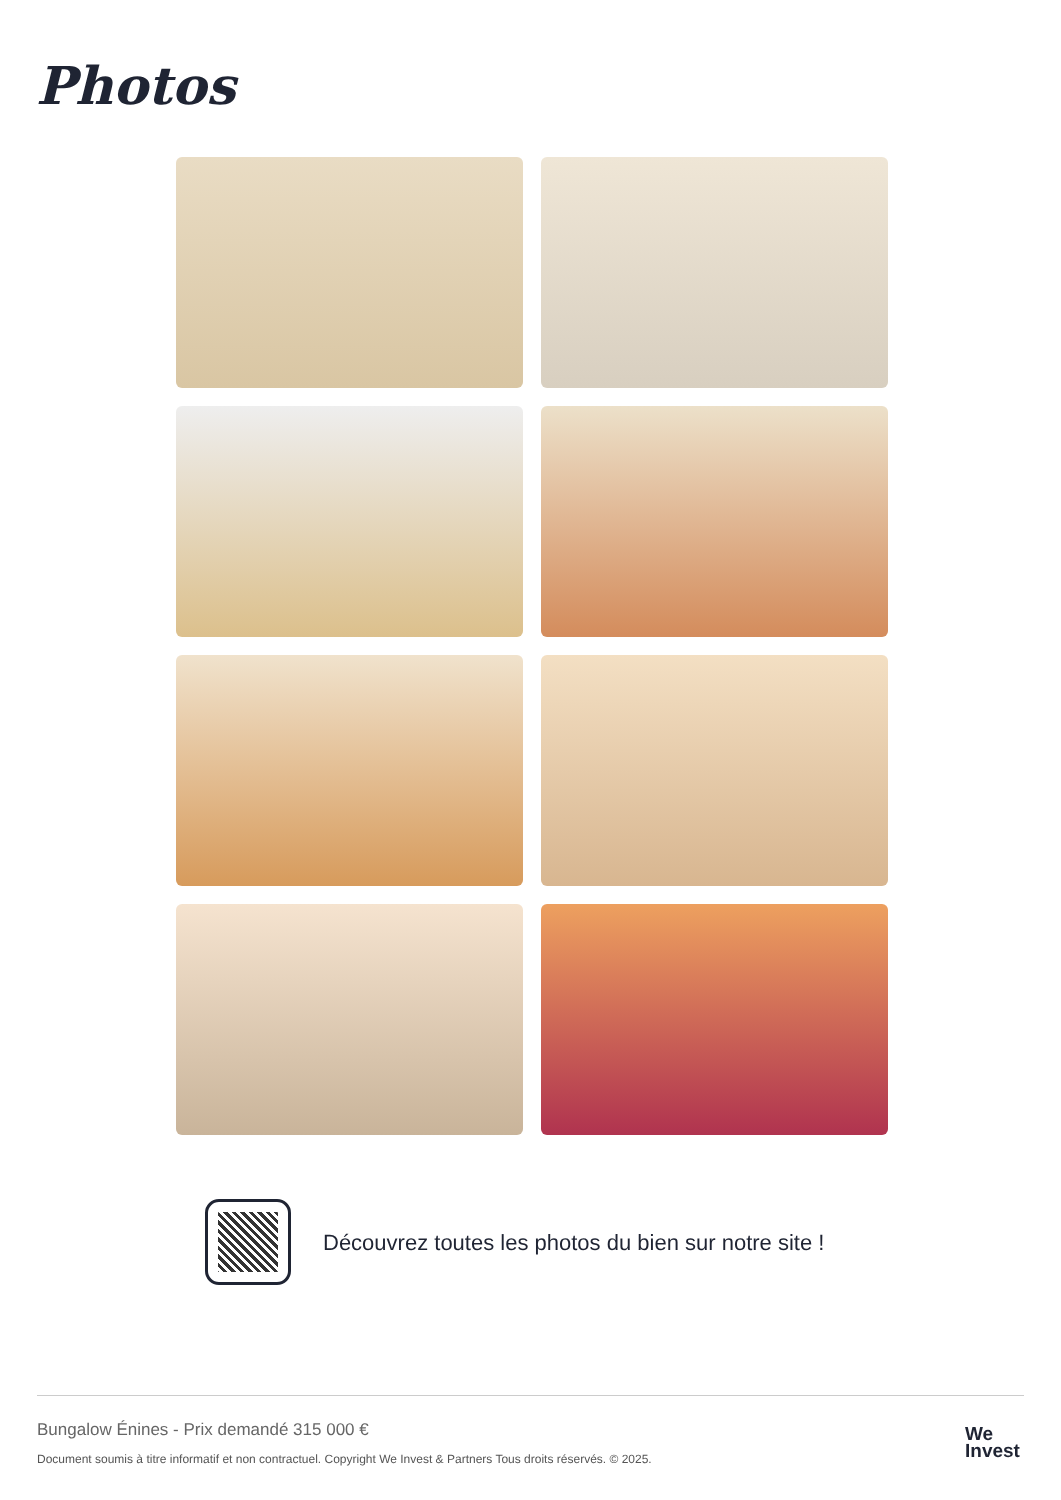Photos
Découvrez toutes les photos du bien sur notre site !
Bungalow Énines - Prix demandé 315 000 €
Document soumis à titre informatif et non contractuel. Copyright We Invest & Partners Tous droits réservés. © 2025.
We
Invest